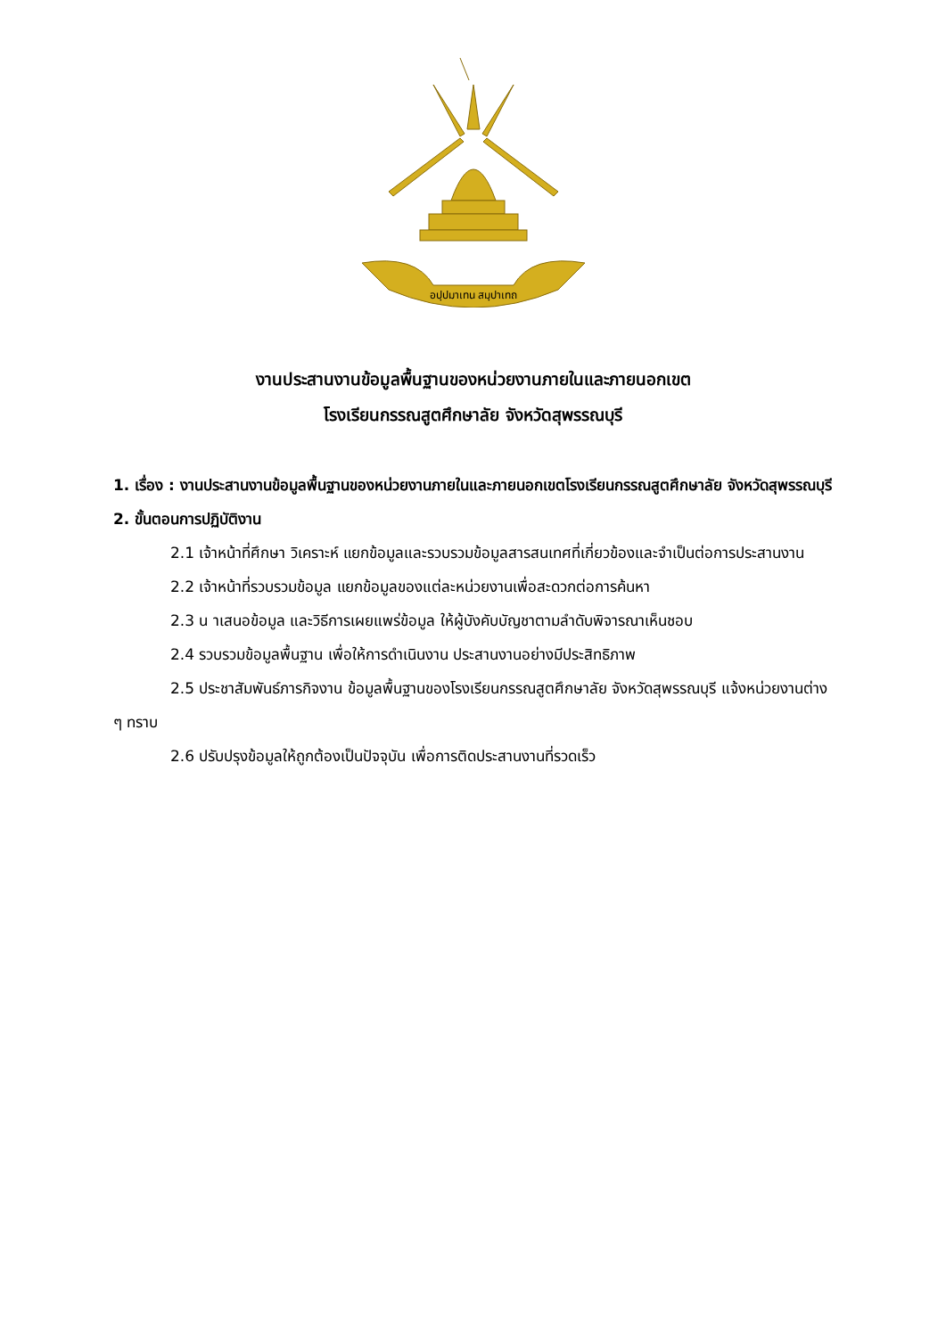อปฺปมาเทน สมฺปาเทถ
งานประสานงานข้อมูลพื้นฐานของหน่วยงานภายในและภายนอกเขต
โรงเรียนกรรณสูตศึกษาลัย จังหวัดสุพรรณบุรี
1. เรื่อง : งานประสานงานข้อมูลพื้นฐานของหน่วยงานภายในและภายนอกเขตโรงเรียนกรรณสูตศึกษาลัย จังหวัดสุพรรณบุรี
2. ขั้นตอนการปฏิบัติงาน
2.1 เจ้าหน้าที่ศึกษา วิเคราะห์ แยกข้อมูลและรวบรวมข้อมูลสารสนเทศที่เกี่ยวข้องและจำเป็นต่อการประสานงาน
2.2 เจ้าหน้าที่รวบรวมข้อมูล แยกข้อมูลของแต่ละหน่วยงานเพื่อสะดวกต่อการค้นหา
2.3 น าเสนอข้อมูล และวิธีการเผยแพร่ข้อมูล ให้ผู้บังคับบัญชาตามลำดับพิจารณาเห็นชอบ
2.4 รวบรวมข้อมูลพื้นฐาน เพื่อให้การดำเนินงาน ประสานงานอย่างมีประสิทธิภาพ
2.5 ประชาสัมพันธ์ภารกิจงาน ข้อมูลพื้นฐานของโรงเรียนกรรณสูตศึกษาลัย จังหวัดสุพรรณบุรี แจ้งหน่วยงานต่าง ๆ ทราบ
2.6 ปรับปรุงข้อมูลให้ถูกต้องเป็นปัจจุบัน เพื่อการติดประสานงานที่รวดเร็ว